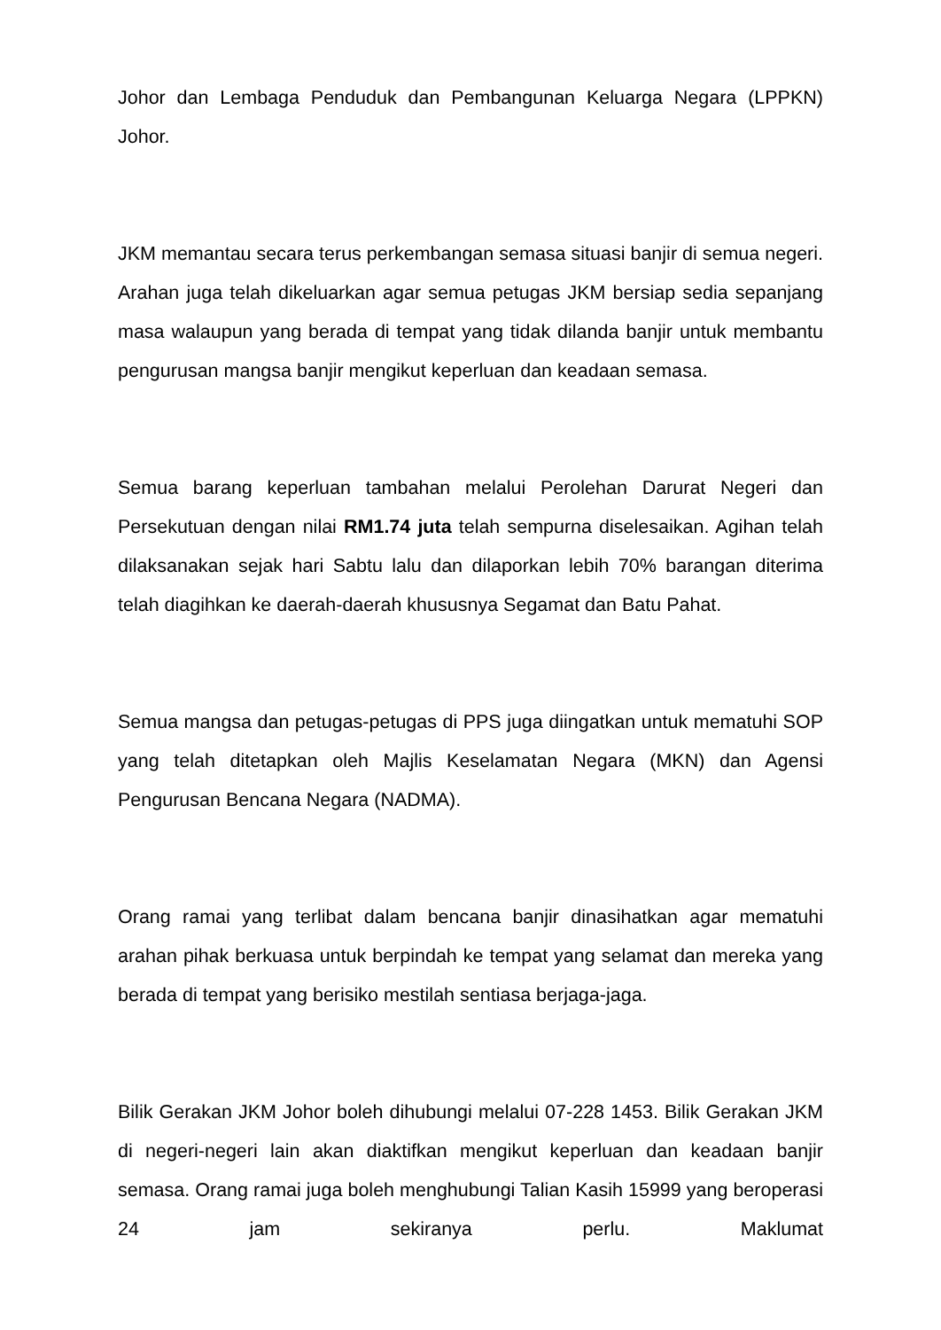Johor dan Lembaga Penduduk dan Pembangunan Keluarga Negara (LPPKN) Johor.
JKM memantau secara terus perkembangan semasa situasi banjir di semua negeri. Arahan juga telah dikeluarkan agar semua petugas JKM bersiap sedia sepanjang masa walaupun yang berada di tempat yang tidak dilanda banjir untuk membantu pengurusan mangsa banjir mengikut keperluan dan keadaan semasa.
Semua barang keperluan tambahan melalui Perolehan Darurat Negeri dan Persekutuan dengan nilai RM1.74 juta telah sempurna diselesaikan. Agihan telah dilaksanakan sejak hari Sabtu lalu dan dilaporkan lebih 70% barangan diterima telah diagihkan ke daerah-daerah khususnya Segamat dan Batu Pahat.
Semua mangsa dan petugas-petugas di PPS juga diingatkan untuk mematuhi SOP yang telah ditetapkan oleh Majlis Keselamatan Negara (MKN) dan Agensi Pengurusan Bencana Negara (NADMA).
Orang ramai yang terlibat dalam bencana banjir dinasihatkan agar mematuhi arahan pihak berkuasa untuk berpindah ke tempat yang selamat dan mereka yang berada di tempat yang berisiko mestilah sentiasa berjaga-jaga.
Bilik Gerakan JKM Johor boleh dihubungi melalui 07-228 1453. Bilik Gerakan JKM di negeri-negeri lain akan diaktifkan mengikut keperluan dan keadaan banjir semasa. Orang ramai juga boleh menghubungi Talian Kasih 15999 yang beroperasi 24 jam sekiranya perlu. Maklumat